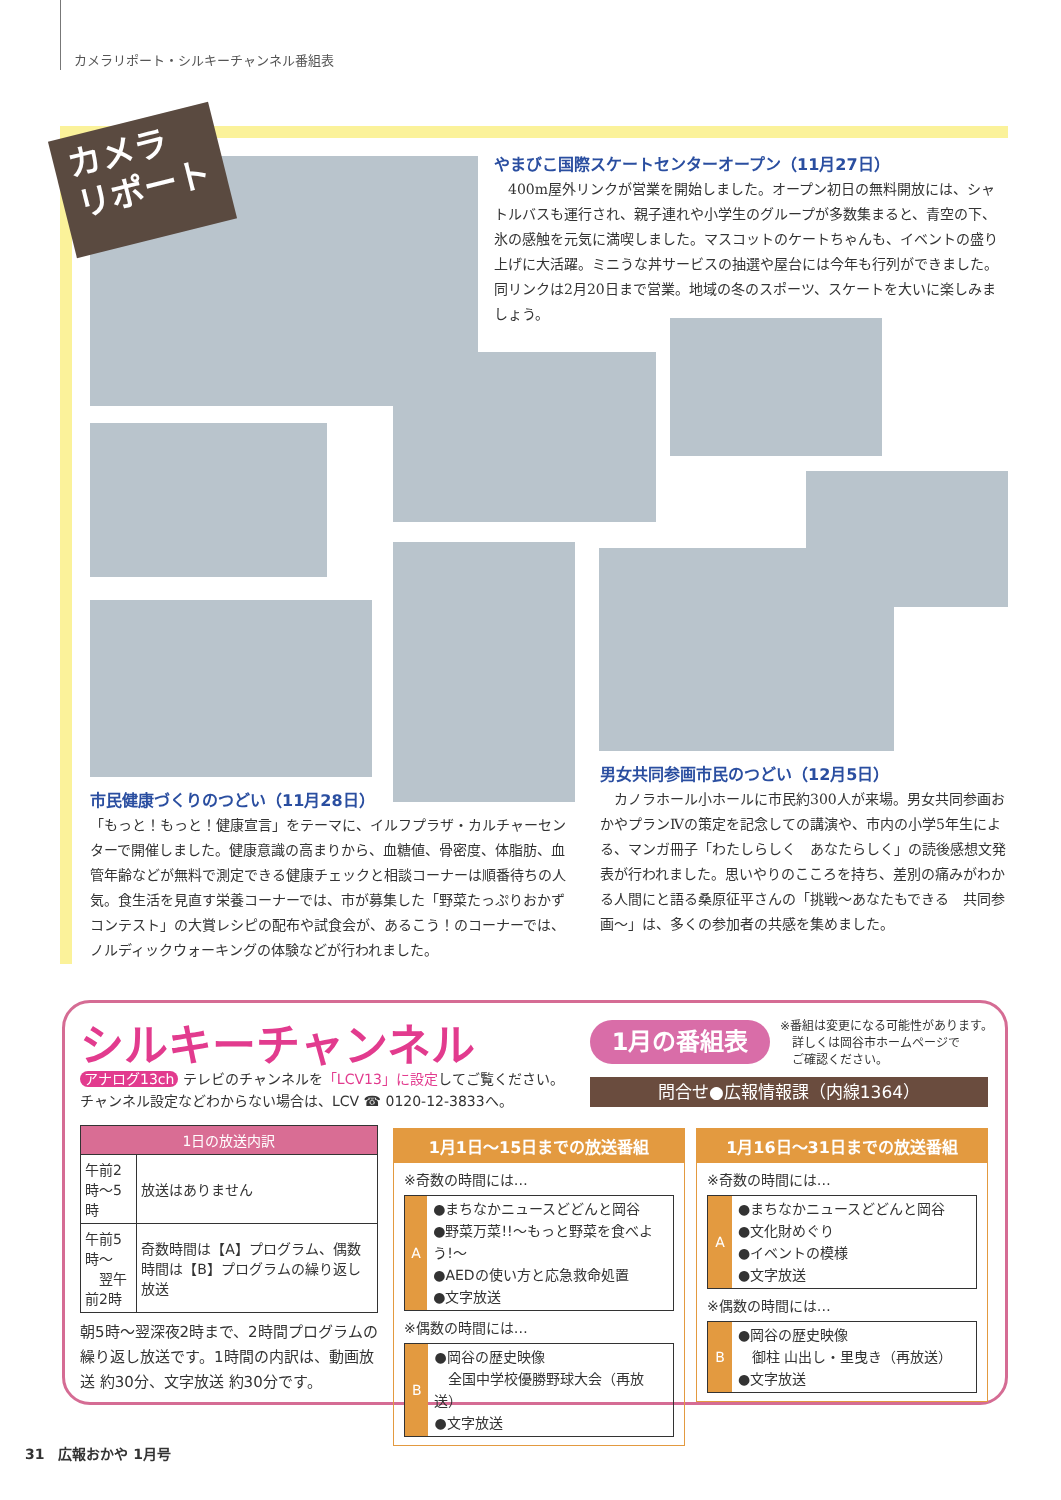カメラリポート・シルキーチャンネル番組表
カメラ
リポート
やまびこ国際スケートセンターオープン（11月27日）
　400m屋外リンクが営業を開始しました。オープン初日の無料開放には、シャトルバスも運行され、親子連れや小学生のグループが多数集まると、青空の下、氷の感触を元気に満喫しました。マスコットのケートちゃんも、イベントの盛り上げに大活躍。ミニうな丼サービスの抽選や屋台には今年も行列ができました。同リンクは2月20日まで営業。地域の冬のスポーツ、スケートを大いに楽しみましょう。
市民健康づくりのつどい（11月28日）
「もっと！もっと！健康宣言」をテーマに、イルフプラザ・カルチャーセンターで開催しました。健康意識の高まりから、血糖値、骨密度、体脂肪、血管年齢などが無料で測定できる健康チェックと相談コーナーは順番待ちの人気。食生活を見直す栄養コーナーでは、市が募集した「野菜たっぷりおかずコンテスト」の大賞レシピの配布や試食会が、あるこう！のコーナーでは、ノルディックウォーキングの体験などが行われました。
男女共同参画市民のつどい（12月5日）
　カノラホール小ホールに市民約300人が来場。男女共同参画おかやプランⅣの策定を記念しての講演や、市内の小学5年生による、マンガ冊子「わたしらしく　あなたらしく」の読後感想文発表が行われました。思いやりのこころを持ち、差別の痛みがわかる人間にと語る桑原征平さんの「挑戦～あなたもできる　共同参画～」は、多くの参加者の共感を集めました。
シルキーチャンネル
アナログ13ch テレビのチャンネルを「LCV13」に設定してご覧ください。
チャンネル設定などわからない場合は、LCV ☎ 0120-12-3833へ。
1月の番組表
※番組は変更になる可能性があります。
　詳しくは岡谷市ホームページで
　ご確認ください。
問合せ●広報情報課（内線1364）
| 1日の放送内訳 | |
| --- | --- |
| 午前2時～5時 | 放送はありません |
| 午前5時～ 翌午前2時 | 奇数時間は【A】プログラム、偶数時間は【B】プログラムの繰り返し放送 |
朝5時～翌深夜2時まで、2時間プログラムの繰り返し放送です。1時間の内訳は、動画放送 約30分、文字放送 約30分です。
1月1日～15日までの放送番組
※奇数の時間には…
A
●まちなかニュースどどんと岡谷
●野菜万菜!!～もっと野菜を食べよう!～
●AEDの使い方と応急救命処置
●文字放送
※偶数の時間には…
B
●岡谷の歴史映像
　全国中学校優勝野球大会（再放送）
●文字放送
1月16日～31日までの放送番組
※奇数の時間には…
A
●まちなかニュースどどんと岡谷
●文化財めぐり
●イベントの模様
●文字放送
※偶数の時間には…
B
●岡谷の歴史映像
　御柱 山出し・里曳き（再放送）
●文字放送
31　広報おかや 1月号